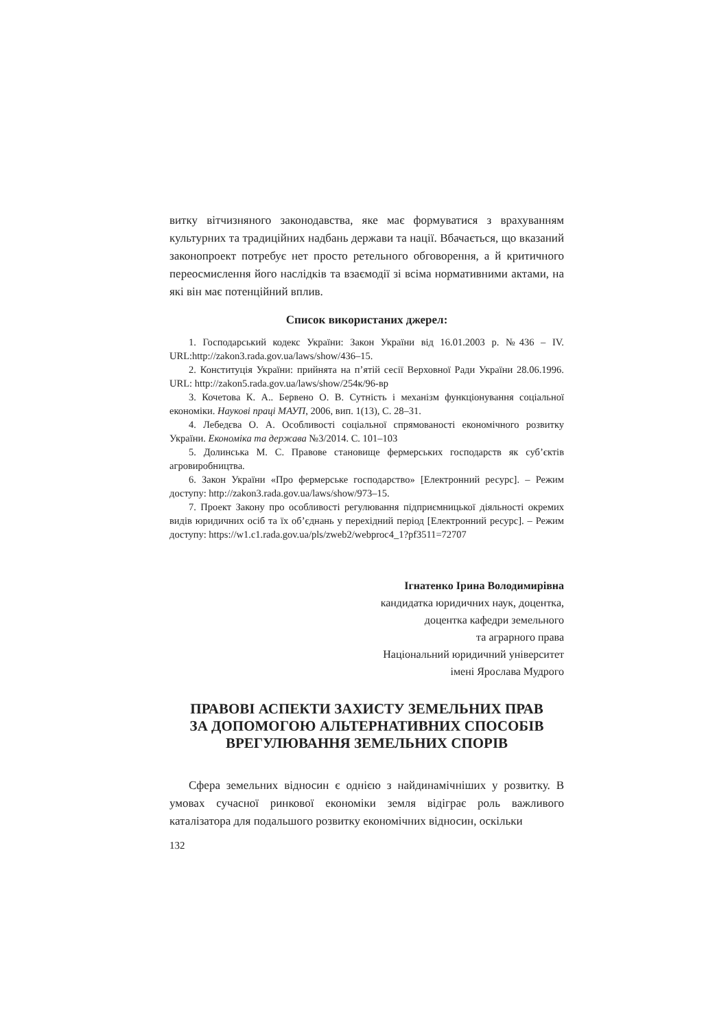витку вітчизняного законодавства, яке має формуватися з врахуванням культурних та традиційних надбань держави та нації. Вбачається, що вказаний законопроект потребує нет просто ретельного обговорення, а й критичного переосмислення його наслідків та взаємодії зі всіма нормативними актами, на які він має потенційний вплив.
Список використаних джерел:
1. Господарський кодекс України: Закон України від 16.01.2003 р. №436 – IV. URL:http://zakon3.rada.gov.ua/laws/show/436–15.
2. Конституція України: прийнята на п’ятій сесії Верховної Ради України 28.06.1996. URL: http://zakon5.rada.gov.ua/laws/show/254к/96-вр
3. Кочетова К. А.. Бервено О. В. Сутність і механізм функціонування соціальної економіки. Наукові праці МАУП, 2006, вип. 1(13), С. 28–31.
4. Лебедєва О. А. Особливості соціальної спрямованості економічного розвитку України. Економіка та держава №3/2014. С. 101–103
5. Долинська М. С. Правове становище фермерських господарств як суб’єктів агровиробництва.
6. Закон України «Про фермерське господарство» [Електронний ресурс]. – Режим доступу: http://zakon3.rada.gov.ua/laws/show/973–15.
7. Проект Закону про особливості регулювання підприємницької діяльності окремих видів юридичних осіб та їх об’єднань у перехідний період [Електронний ресурс]. – Режим доступу: https://w1.c1.rada.gov.ua/pls/zweb2/webproc4_1?pf3511=72707
Ігнатенко Ірина Володимирівна
кандидатка юридичних наук, доцентка,
доцентка кафедри земельного
та аграрного права
Національний юридичний університет
імені Ярослава Мудрого
ПРАВОВІ АСПЕКТИ ЗАХИСТУ ЗЕМЕЛЬНИХ ПРАВ
ЗА ДОПОМОГОЮ АЛЬТЕРНАТИВНИХ СПОСОБІВ
ВРЕГУЛЮВАННЯ ЗЕМЕЛЬНИХ СПОРІВ
Сфера земельних відносин є однією з найдинамічніших у розвитку. В умовах сучасної ринкової економіки земля відіграє роль важливого каталізатора для подальшого розвитку економічних відносин, оскільки
132